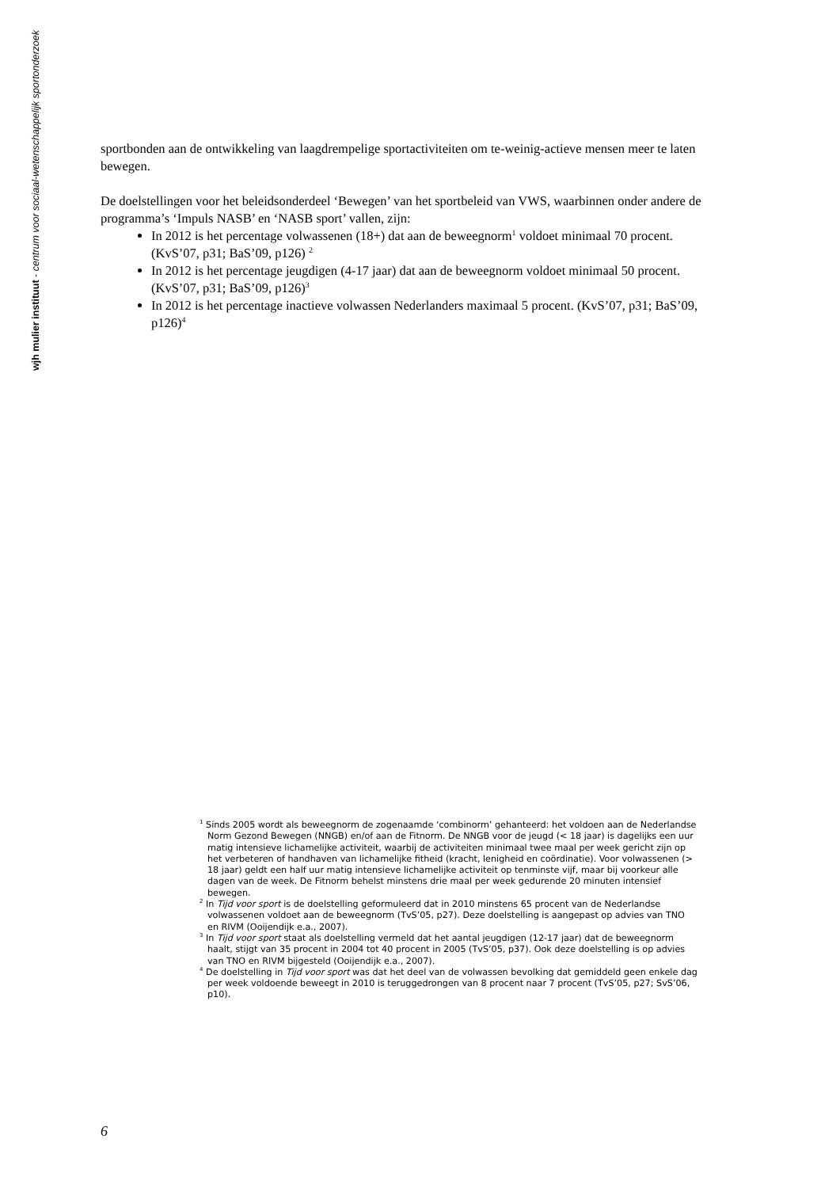wjh mulier instituut - centrum voor sociaal-wetenschappelijk sportonderzoek
sportbonden aan de ontwikkeling van laagdrempelige sportactiviteiten om te-weinig-actieve mensen meer te laten bewegen.
De doelstellingen voor het beleidsonderdeel ‘Bewegen’ van het sportbeleid van VWS, waarbinnen onder andere de programma’s ‘Impuls NASB’ en ‘NASB sport’ vallen, zijn:
In 2012 is het percentage volwassenen (18+) dat aan de beweegnorm<sup>1</sup> voldoet minimaal 70 procent. (KvS’07, p31; BaS’09, p126) <sup>2</sup>
In 2012 is het percentage jeugdigen (4-17 jaar) dat aan de beweegnorm voldoet minimaal 50 procent. (KvS’07, p31; BaS’09, p126)<sup>3</sup>
In 2012 is het percentage inactieve volwassen Nederlanders maximaal 5 procent. (KvS’07, p31; BaS’09, p126)<sup>4</sup>
<sup>1</sup> Sinds 2005 wordt als beweegnorm de zogenaamde ‘combinorm’ gehanteerd: het voldoen aan de Nederlandse Norm Gezond Bewegen (NNGB) en/of aan de Fitnorm. De NNGB voor de jeugd (< 18 jaar) is dagelijks een uur matig intensieve lichamelijke activiteit, waarbij de activiteiten minimaal twee maal per week gericht zijn op het verbeteren of handhaven van lichamelijke fitheid (kracht, lenigheid en coördinatie). Voor volwassenen (> 18 jaar) geldt een half uur matig intensieve lichamelijke activiteit op tenminste vijf, maar bij voorkeur alle dagen van de week. De Fitnorm behelst minstens drie maal per week gedurende 20 minuten intensief bewegen.
<sup>2</sup> In Tijd voor sport is de doelstelling geformuleerd dat in 2010 minstens 65 procent van de Nederlandse volwassenen voldoet aan de beweegnorm (TvS’05, p27). Deze doelstelling is aangepast op advies van TNO en RIVM (Ooijendijk e.a., 2007).
<sup>3</sup> In Tijd voor sport staat als doelstelling vermeld dat het aantal jeugdigen (12-17 jaar) dat de beweegnorm haalt, stijgt van 35 procent in 2004 tot 40 procent in 2005 (TvS’05, p37). Ook deze doelstelling is op advies van TNO en RIVM bijgesteld (Ooijendijk e.a., 2007).
<sup>4</sup> De doelstelling in Tijd voor sport was dat het deel van de volwassen bevolking dat gemiddeld geen enkele dag per week voldoende beweegt in 2010 is teruggedrongen van 8 procent naar 7 procent (TvS’05, p27; SvS’06, p10).
6